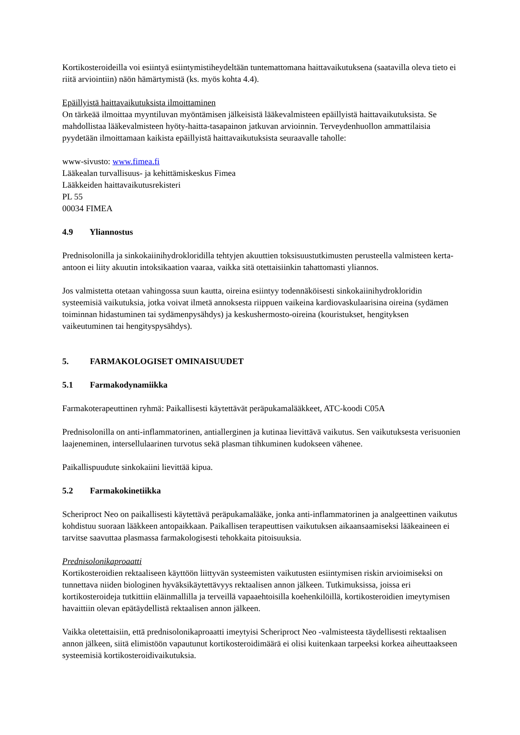Kortikosteroideilla voi esiintyä esiintymistiheydeltään tuntemattomana haittavaikutuksena (saatavilla oleva tieto ei riitä arviointiin) näön hämärtymistä (ks. myös kohta 4.4).
Epäillyistä haittavaikutuksista ilmoittaminen
On tärkeää ilmoittaa myyntiluvan myöntämisen jälkeisistä lääkevalmisteen epäillyistä haittavaikutuksista. Se mahdollistaa lääkevalmisteen hyöty-haitta-tasapainon jatkuvan arvioinnin. Terveydenhuollon ammattilaisia pyydetään ilmoittamaan kaikista epäillyistä haittavaikutuksista seuraavalle taholle:
www-sivusto: www.fimea.fi
Lääkealan turvallisuus- ja kehittämiskeskus Fimea
Lääkkeiden haittavaikutusrekisteri
PL 55
00034 FIMEA
4.9 Yliannostus
Prednisolonilla ja sinkokaiinihydrokloridilla tehtyjen akuuttien toksisuustutkimusten perusteella valmisteen kerta-antoon ei liity akuutin intoksikaation vaaraa, vaikka sitä otettaisiinkin tahattomasti yliannos.
Jos valmistetta otetaan vahingossa suun kautta, oireina esiintyy todennäköisesti sinkokaiinihydrokloridin systeemisiä vaikutuksia, jotka voivat ilmetä annoksesta riippuen vaikeina kardiovaskulaarisina oireina (sydämen toiminnan hidastuminen tai sydämenpysähdys) ja keskushermosto-oireina (kouristukset, hengityksen vaikeutuminen tai hengityspysähdys).
5. FARMAKOLOGISET OMINAISUUDET
5.1 Farmakodynamiikka
Farmakoterapeuttinen ryhmä: Paikallisesti käytettävät peräpukamalääkkeet, ATC-koodi C05A
Prednisolonilla on anti-inflammatorinen, antiallerginen ja kutinaa lievittävä vaikutus. Sen vaikutuksesta verisuonien laajeneminen, intersellulaarinen turvotus sekä plasman tihkuminen kudokseen vähenee.
Paikallispuudute sinkokaiini lievittää kipua.
5.2 Farmakokinetiikka
Scheriproct Neo on paikallisesti käytettävä peräpukamalääke, jonka anti-inflammatorinen ja analgeettinen vaikutus kohdistuu suoraan lääkkeen antopaikkaan. Paikallisen terapeuttisen vaikutuksen aikaansaamiseksi lääkeaineen ei tarvitse saavuttaa plasmassa farmakologisesti tehokkaita pitoisuuksia.
Prednisolonikaproaatti
Kortikosteroidien rektaaliseen käyttöön liittyvän systeemisten vaikutusten esiintymisen riskin arvioimiseksi on tunnettava niiden biologinen hyväksikäytettävyys rektaalisen annon jälkeen. Tutkimuksissa, joissa eri kortikosteroideja tutkittiin eläinmallilla ja terveillä vapaaehtoisilla koehenkilöillä, kortikosteroidien imeytymisen havaittiin olevan epätäydellistä rektaalisen annon jälkeen.
Vaikka oletettaisiin, että prednisolonikaproaatti imeytyisi Scheriproct Neo -valmisteesta täydellisesti rektaalisen annon jälkeen, siitä elimistöön vapautunut kortikosteroidimäärä ei olisi kuitenkaan tarpeeksi korkea aiheuttaakseen systeemisiä kortikosteroidivaikutuksia.